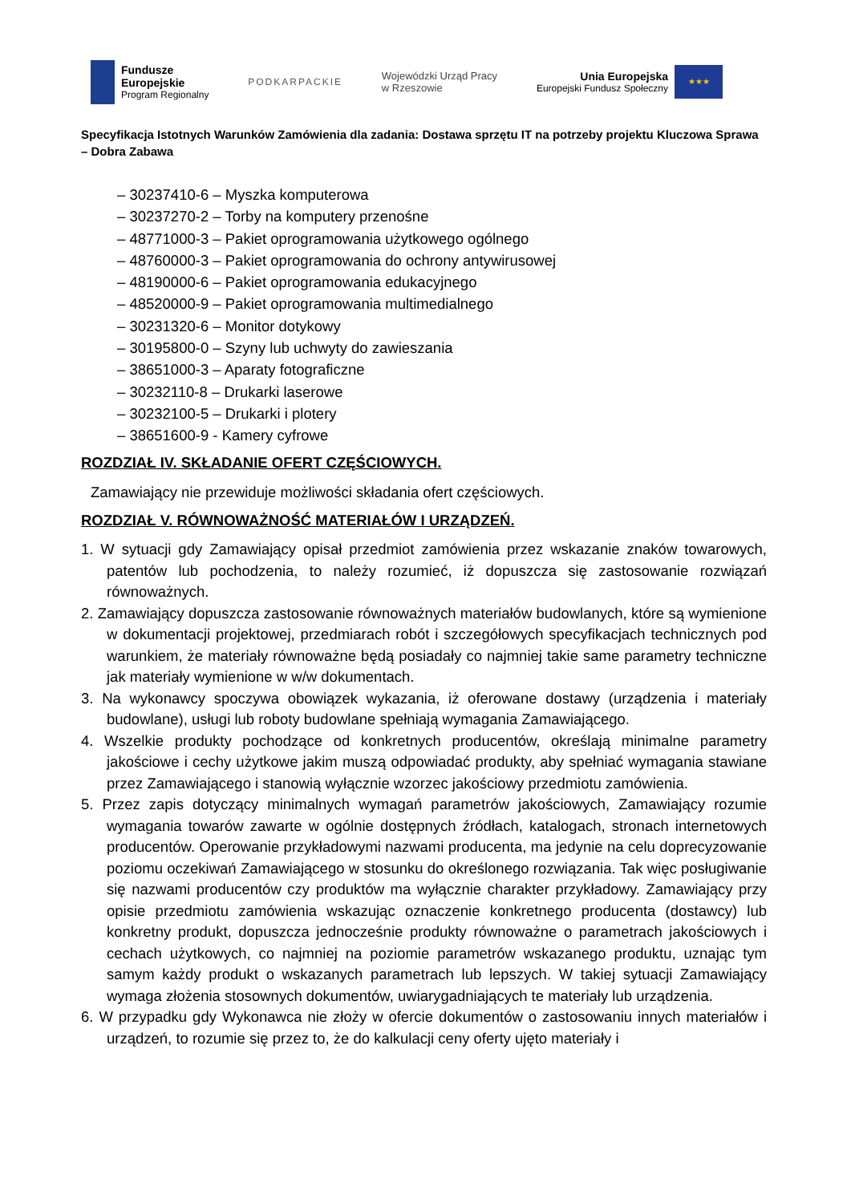Fundusze
Europejskie
Program Regionalny
PODKARPACKIE
Wojewódzki Urząd Pracy
w Rzeszowie
Unia Europejska
Europejski Fundusz Społeczny
★★★
Specyfikacja Istotnych Warunków Zamówienia dla zadania: Dostawa sprzętu IT na potrzeby projektu Kluczowa Sprawa – Dobra Zabawa
– 30237410-6 – Myszka komputerowa
– 30237270-2 – Torby na komputery przenośne
– 48771000-3 – Pakiet oprogramowania użytkowego ogólnego
– 48760000-3 – Pakiet oprogramowania do ochrony antywirusowej
– 48190000-6 – Pakiet oprogramowania edukacyjnego
– 48520000-9 – Pakiet oprogramowania multimedialnego
– 30231320-6 – Monitor dotykowy
– 30195800-0 – Szyny lub uchwyty do zawieszania
– 38651000-3 – Aparaty fotograficzne
– 30232110-8 – Drukarki laserowe
– 30232100-5 – Drukarki i plotery
– 38651600-9 - Kamery cyfrowe
ROZDZIAŁ IV. SKŁADANIE OFERT CZĘŚCIOWYCH.
Zamawiający nie przewiduje możliwości składania ofert częściowych.
ROZDZIAŁ V. RÓWNOWAŻNOŚĆ MATERIAŁÓW I URZĄDZEŃ.
1. W sytuacji gdy Zamawiający opisał przedmiot zamówienia przez wskazanie znaków towarowych, patentów lub pochodzenia, to należy rozumieć, iż dopuszcza się zastosowanie rozwiązań równoważnych.
2. Zamawiający dopuszcza zastosowanie równoważnych materiałów budowlanych, które są wymienione w dokumentacji projektowej, przedmiarach robót i szczegółowych specyfikacjach technicznych pod warunkiem, że materiały równoważne będą posiadały co najmniej takie same parametry techniczne jak materiały wymienione w w/w dokumentach.
3. Na wykonawcy spoczywa obowiązek wykazania, iż oferowane dostawy (urządzenia i materiały budowlane), usługi lub roboty budowlane spełniają wymagania Zamawiającego.
4. Wszelkie produkty pochodzące od konkretnych producentów, określają minimalne parametry jakościowe i cechy użytkowe jakim muszą odpowiadać produkty, aby spełniać wymagania stawiane przez Zamawiającego i stanowią wyłącznie wzorzec jakościowy przedmiotu zamówienia.
5. Przez zapis dotyczący minimalnych wymagań parametrów jakościowych, Zamawiający rozumie wymagania towarów zawarte w ogólnie dostępnych źródłach, katalogach, stronach internetowych producentów. Operowanie przykładowymi nazwami producenta, ma jedynie na celu doprecyzowanie poziomu oczekiwań Zamawiającego w stosunku do określonego rozwiązania. Tak więc posługiwanie się nazwami producentów czy produktów ma wyłącznie charakter przykładowy. Zamawiający przy opisie przedmiotu zamówienia wskazując oznaczenie konkretnego producenta (dostawcy) lub konkretny produkt, dopuszcza jednocześnie produkty równoważne o parametrach jakościowych i cechach użytkowych, co najmniej na poziomie parametrów wskazanego produktu, uznając tym samym każdy produkt o wskazanych parametrach lub lepszych. W takiej sytuacji Zamawiający wymaga złożenia stosownych dokumentów, uwiarygadniających te materiały lub urządzenia.
6. W przypadku gdy Wykonawca nie złoży w ofercie dokumentów o zastosowaniu innych materiałów i urządzeń, to rozumie się przez to, że do kalkulacji ceny oferty ujęto materiały i